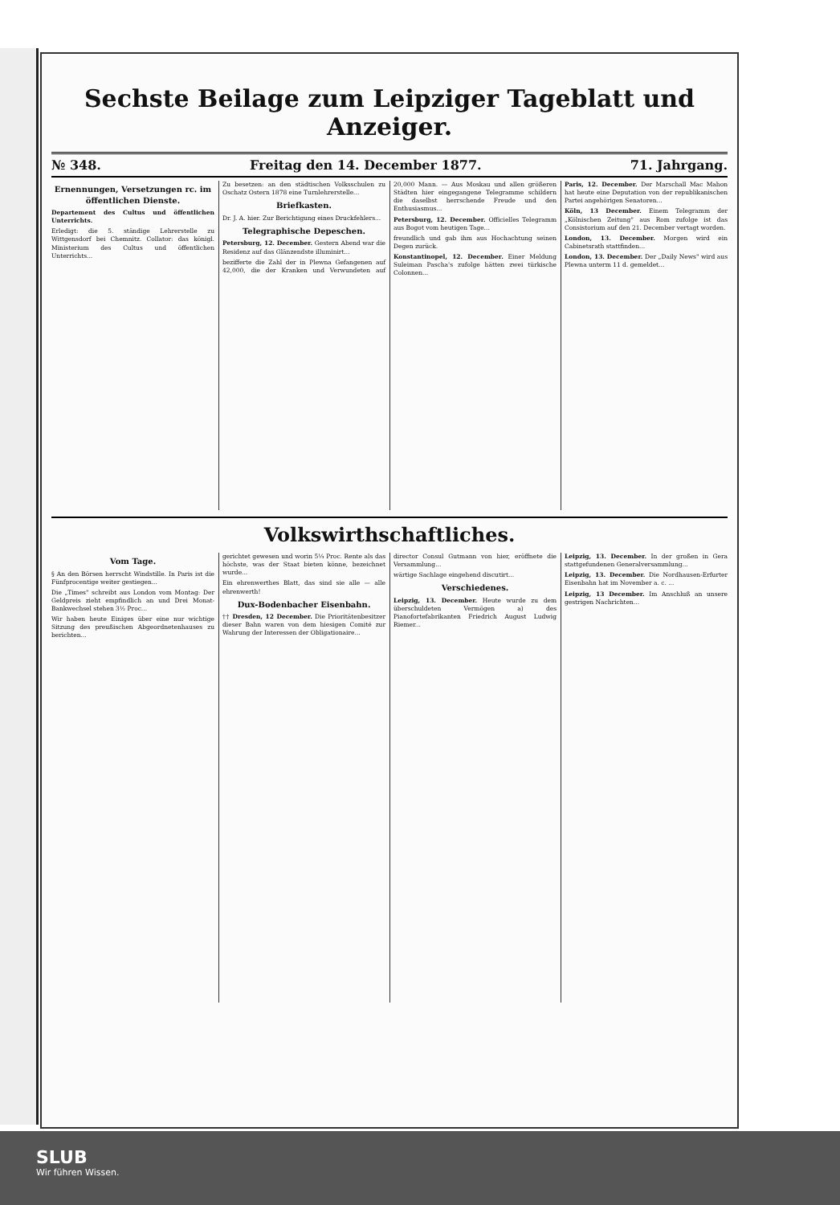Sechste Beilage zum Leipziger Tageblatt und Anzeiger.
№ 348. Freitag den 14. December 1877. 71. Jahrgang.
Ernennungen, Versetzungen rc. im öffentlichen Dienste.
Departement des Cultus und öffentlichen Unterrichts.
Erledigt: die 5. ständige Lehrerstelle zu Wittgensdorf bei Chemnitz. Collator: das königl. Ministerium des Cultus und öffentlichen Unterrichts...
Zu besetzen: an den städtischen Volksschulen zu Oschatz Ostern 1878 eine Turnlehrerstelle...
Briefkasten.
Dr. J. A. hier. Zur Berichtigung eines Druckfehlers...
Telegraphische Depeschen.
Petersburg, 12. December. Gestern Abend war die Residenz auf das Glänzendste illuminirt...
bezifferte die Zahl der in Plewna Gefangenen auf 42,000, die der Kranken und Verwundeten auf 20,000 Mann. — Aus Moskau und allen größeren Städten hier eingegangene Telegramme schildern die daselbst herrschende Freude und den Enthusiasmus...
Petersburg, 12. December. Officielles Telegramm aus Bogot vom heutigen Tage...
freundlich und gab ihm aus Hochachtung seinen Degen zurück.
Konstantinopel, 12. December. Einer Meldung Suleiman Pascha's zufolge hätten zwei türkische Colonnen...
Paris, 12. December. Der Marschall Mac Mahon hat heute eine Deputation von der republikanischen Partei angehörigen Senatoren...
Köln, 13 December. Einem Telegramm der „Kölnischen Zeitung" aus Rom zufolge ist das Consistorium auf den 21. December vertagt worden.
London, 13. December. Morgen wird ein Cabinetsrath stattfinden...
London, 13. December. Der „Daily News" wird aus Plewna unterm 11 d. gemeldet...
Volkswirthschaftliches.
Vom Tage.
§ An den Börsen herrscht Windstille. In Paris ist die Fünfprocentige weiter gestiegen...
Die „Times" schreibt aus London vom Montag: Der Geldpreis zieht empfindlich an und Drei Monat-Bankwechsel stehen 3½ Proc...
Wir haben heute Einiges über eine nur wichtige Sitzung des preußischen Abgeordnetenhauses zu berichten...
gerichtet gewesen und worin 5⅓ Proc. Rente als das höchste, was der Staat bieten könne, bezeichnet wurde...
Ein ehrenwerthes Blatt, das sind sie alle — alle ehrenwerth!
Dux-Bodenbacher Eisenbahn.
†† Dresden, 12 December. Die Prioritätenbesitzer dieser Bahn waren von dem hiesigen Comité zur Wahrung der Interessen der Obligationaire...
director Consul Gutmann von hier, eröffnete die Versammlung...
wärtige Sachlage eingehend discutirt...
Verschiedenes.
Leipzig, 13. December. Heute wurde zu dem überschuldeten Vermögen a) des Pianofortefabrikanten Friedrich August Ludwig Riemer...
Leipzig, 13. December. In der großen in Gera stattgefundenen Generalversammlung...
Leipzig, 13. December. Die Nordhausen-Erfurter Eisenbahn hat im November a. c. ...
Leipzig, 13 December. Im Anschluß an unsere gestrigen Nachrichten...
SLUB
Wir führen Wissen.